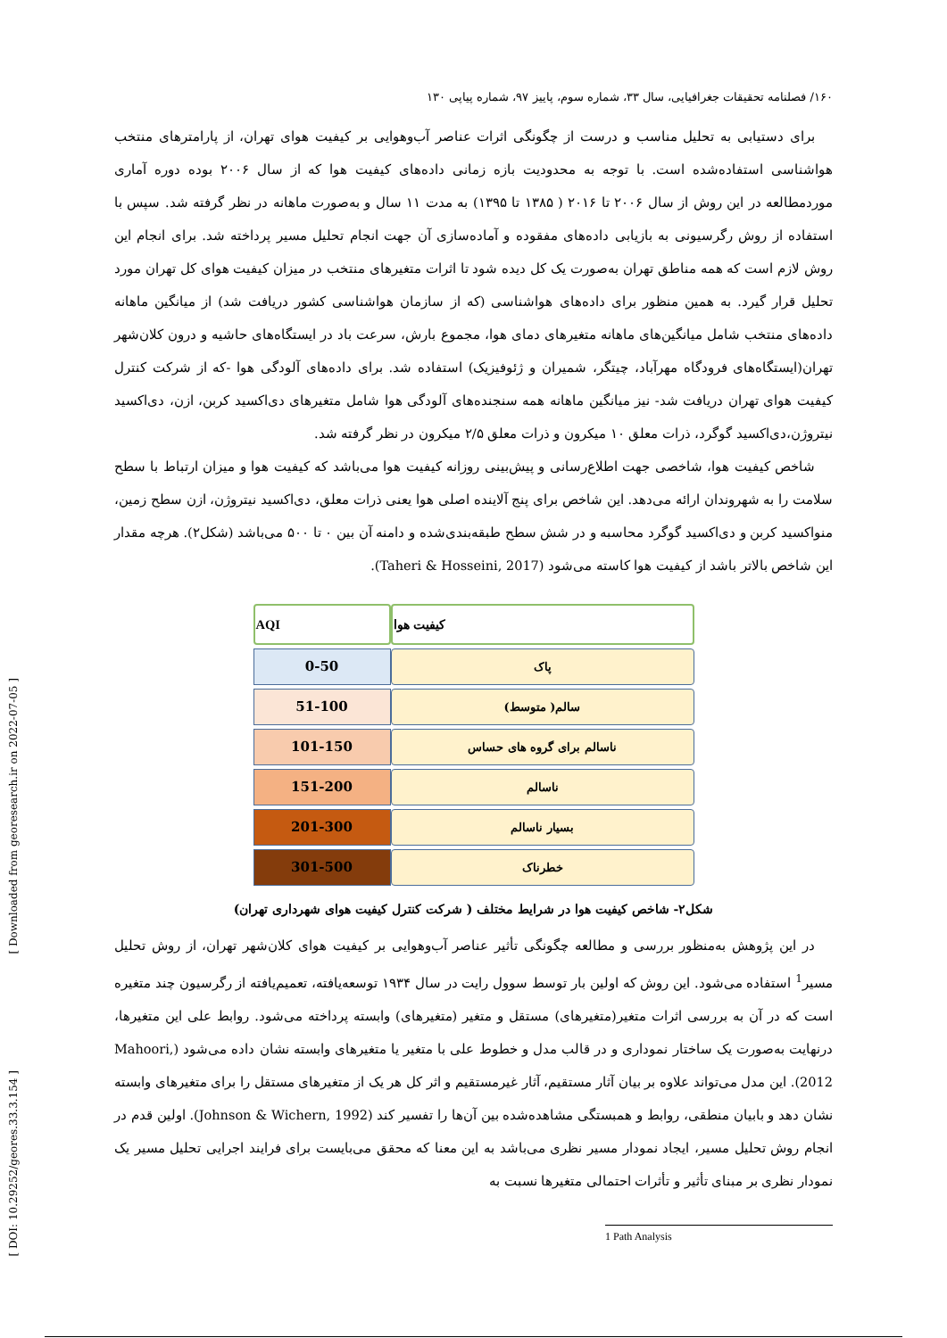[ Downloaded from georesearch.ir on 2022-07-05 ]
[ DOI: 10.29252/geores.33.3.154 ]
۱۶۰/ فصلنامه تحقیقات جغرافیایی، سال ۳۳، شماره سوم، پاییز ۹۷، شماره پیاپی ۱۳۰
برای دستیابی به تحلیل مناسب و درست از چگونگی اثرات عناصر آب‌وهوایی بر کیفیت هوای تهران، از پارامترهای منتخب هواشناسی استفاده‌شده است. با توجه به محدودیت بازه زمانی داده‌های کیفیت هوا که از سال ۲۰۰۶ بوده دوره آماری موردمطالعه در این روش از سال ۲۰۰۶ تا ۲۰۱۶ ( ۱۳۸۵ تا ۱۳۹۵) به مدت ۱۱ سال و به‌صورت ماهانه در نظر گرفته شد. سپس با استفاده از روش رگرسیونی به بازیابی داده‌های مفقوده و آماده‌سازی آن جهت انجام تحلیل مسیر پرداخته شد. برای انجام این روش لازم است که همه مناطق تهران به‌صورت یک کل دیده شود تا اثرات متغیرهای منتخب در میزان کیفیت هوای کل تهران مورد تحلیل قرار گیرد. به همین منظور برای داده‌های هواشناسی (که از سازمان هواشناسی کشور دریافت شد) از میانگین ماهانه داده‌های منتخب شامل میانگین‌های ماهانه متغیرهای دمای هوا، مجموع بارش، سرعت باد در ایستگاه‌های حاشیه و درون کلان‌شهر تهران(ایستگاه‌های فرودگاه مهرآباد، چیتگر، شمیران و ژئوفیزیک) استفاده شد. برای داده‌های آلودگی هوا -که از شرکت کنترل کیفیت هوای تهران دریافت شد- نیز میانگین ماهانه همه سنجنده‌های آلودگی هوا شامل متغیرهای دی‌اکسید کربن، ازن، دی‌اکسید نیتروژن،دی‌اکسید گوگرد، ذرات معلق ۱۰ میکرون و ذرات معلق ۲/۵ میکرون در نظر گرفته شد.
شاخص کیفیت هوا، شاخصی جهت اطلاع‌رسانی و پیش‌بینی روزانه کیفیت هوا می‌باشد که کیفیت هوا و میزان ارتباط با سطح سلامت را به شهروندان ارائه می‌دهد. این شاخص برای پنج آلاینده اصلی هوا یعنی ذرات معلق، دی‌اکسید نیتروژن، ازن سطح زمین، منواکسید کربن و دی‌اکسید گوگرد محاسبه و در شش سطح طبقه‌بندی‌شده و دامنه آن بین ۰ تا ۵۰۰ می‌باشد (شکل۲). هرچه مقدار این شاخص بالاتر باشد از کیفیت هوا کاسته می‌شود (Taheri & Hosseini, 2017).
| AQI | کیفیت هوا |
| --- | --- |
| 0-50 | پاک |
| 51-100 | سالم( متوسط) |
| 101-150 | ناسالم برای گروه های حساس |
| 151-200 | ناسالم |
| 201-300 | بسیار ناسالم |
| 301-500 | خطرناک |
شکل۲- شاخص کیفیت هوا در شرایط مختلف ( شرکت کنترل کیفیت هوای شهرداری تهران)
در این پژوهش به‌منظور بررسی و مطالعه چگونگی تأثیر عناصر آب‌وهوایی بر کیفیت هوای کلان‌شهر تهران، از روش تحلیل مسیر<sup>1</sup> استفاده می‌شود. این روش که اولین بار توسط سوول رایت در سال ۱۹۳۴ توسعه‌یافته، تعمیم‌یافته از رگرسیون چند متغیره است که در آن به بررسی اثرات متغیر(متغیرهای) مستقل و متغیر (متغیرهای) وابسته پرداخته می‌شود. روابط علی این متغیرها، درنهایت به‌صورت یک ساختار نموداری و در قالب مدل و خطوط علی با متغیر یا متغیرهای وابسته نشان داده می‌شود (Mahoori, 2012). این مدل می‌تواند علاوه بر بیان آثار مستقیم، آثار غیرمستقیم و اثر کل هر یک از متغیرهای مستقل را برای متغیرهای وابسته نشان دهد و بابیان منطقی، روابط و همبستگی مشاهده‌شده بین آن‌ها را تفسیر کند (Johnson & Wichern, 1992). اولین قدم در انجام روش تحلیل مسیر، ایجاد نمودار مسیر نظری می‌باشد به این معنا که محقق می‌بایست برای فرایند اجرایی تحلیل مسیر یک نمودار نظری بر مبنای تأثیر و تأثرات احتمالی متغیرها نسبت به
1 Path Analysis